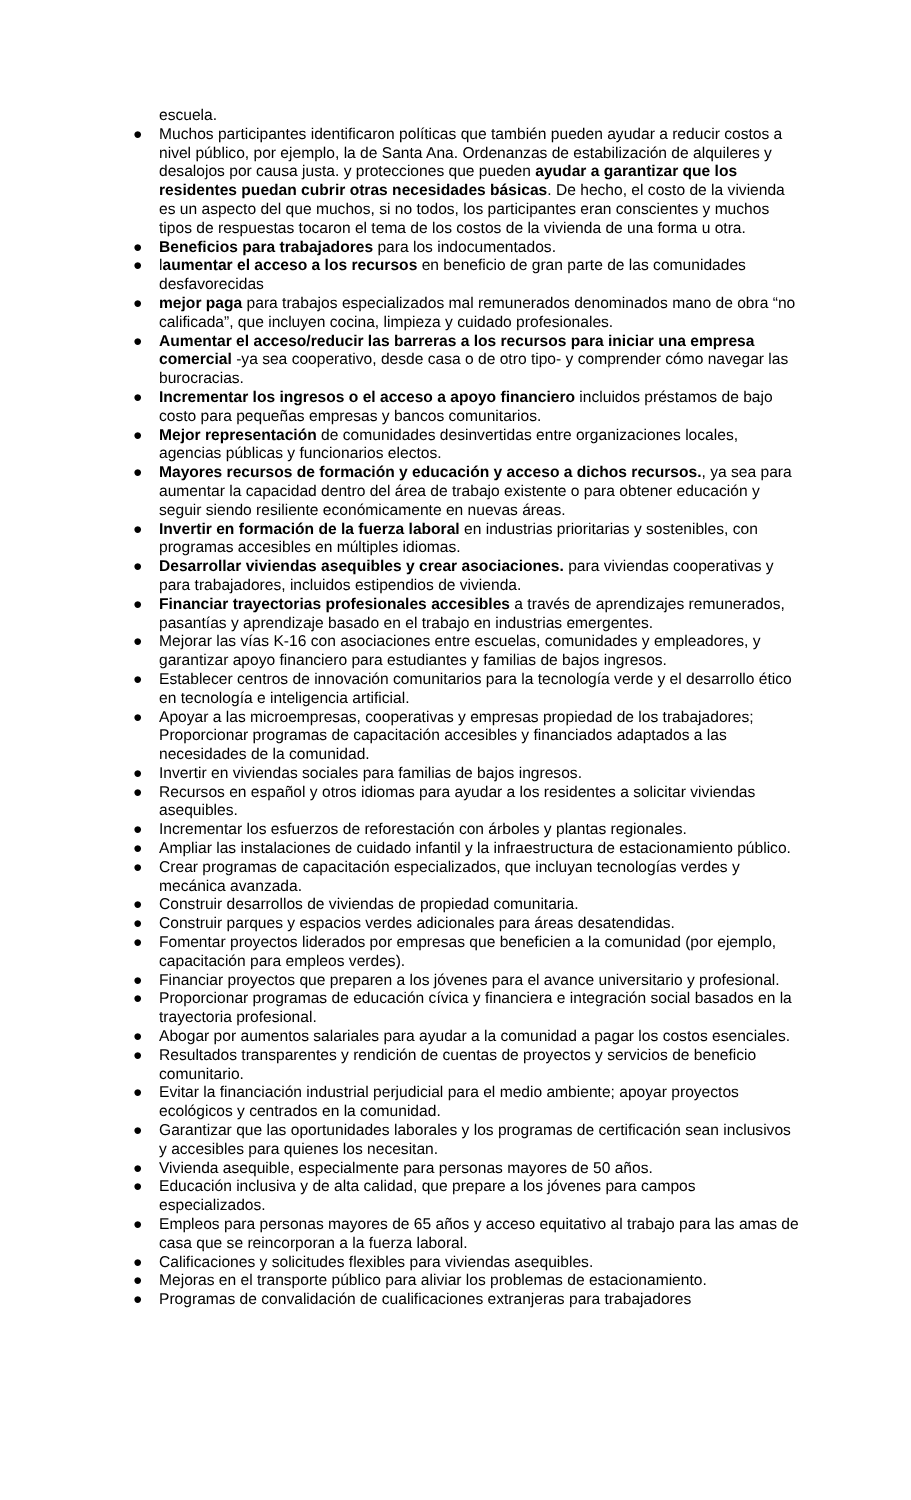escuela.
● Muchos participantes identificaron políticas que también pueden ayudar a reducir costos a nivel público, por ejemplo, la de Santa Ana. Ordenanzas de estabilización de alquileres y desalojos por causa justa. y protecciones que pueden ayudar a garantizar que los residentes puedan cubrir otras necesidades básicas. De hecho, el costo de la vivienda es un aspecto del que muchos, si no todos, los participantes eran conscientes y muchos tipos de respuestas tocaron el tema de los costos de la vivienda de una forma u otra.
● Beneficios para trabajadores para los indocumentados.
● laumentar el acceso a los recursos en beneficio de gran parte de las comunidades desfavorecidas
● mejor paga para trabajos especializados mal remunerados denominados mano de obra “no calificada”, que incluyen cocina, limpieza y cuidado profesionales.
● Aumentar el acceso/reducir las barreras a los recursos para iniciar una empresa comercial -ya sea cooperativo, desde casa o de otro tipo- y comprender cómo navegar las burocracias.
● Incrementar los ingresos o el acceso a apoyo financiero incluidos préstamos de bajo costo para pequeñas empresas y bancos comunitarios.
● Mejor representación de comunidades desinvertidas entre organizaciones locales, agencias públicas y funcionarios electos.
● Mayores recursos de formación y educación y acceso a dichos recursos., ya sea para aumentar la capacidad dentro del área de trabajo existente o para obtener educación y seguir siendo resiliente económicamente en nuevas áreas.
● Invertir en formación de la fuerza laboral en industrias prioritarias y sostenibles, con programas accesibles en múltiples idiomas.
● Desarrollar viviendas asequibles y crear asociaciones. para viviendas cooperativas y para trabajadores, incluidos estipendios de vivienda.
● Financiar trayectorias profesionales accesibles a través de aprendizajes remunerados, pasantías y aprendizaje basado en el trabajo en industrias emergentes.
● Mejorar las vías K-16 con asociaciones entre escuelas, comunidades y empleadores, y garantizar apoyo financiero para estudiantes y familias de bajos ingresos.
● Establecer centros de innovación comunitarios para la tecnología verde y el desarrollo ético en tecnología e inteligencia artificial.
● Apoyar a las microempresas, cooperativas y empresas propiedad de los trabajadores; Proporcionar programas de capacitación accesibles y financiados adaptados a las necesidades de la comunidad.
● Invertir en viviendas sociales para familias de bajos ingresos.
● Recursos en español y otros idiomas para ayudar a los residentes a solicitar viviendas asequibles.
● Incrementar los esfuerzos de reforestación con árboles y plantas regionales.
● Ampliar las instalaciones de cuidado infantil y la infraestructura de estacionamiento público.
● Crear programas de capacitación especializados, que incluyan tecnologías verdes y mecánica avanzada.
● Construir desarrollos de viviendas de propiedad comunitaria.
● Construir parques y espacios verdes adicionales para áreas desatendidas.
● Fomentar proyectos liderados por empresas que beneficien a la comunidad (por ejemplo, capacitación para empleos verdes).
● Financiar proyectos que preparen a los jóvenes para el avance universitario y profesional.
● Proporcionar programas de educación cívica y financiera e integración social basados en la trayectoria profesional.
● Abogar por aumentos salariales para ayudar a la comunidad a pagar los costos esenciales.
● Resultados transparentes y rendición de cuentas de proyectos y servicios de beneficio comunitario.
● Evitar la financiación industrial perjudicial para el medio ambiente; apoyar proyectos ecológicos y centrados en la comunidad.
● Garantizar que las oportunidades laborales y los programas de certificación sean inclusivos y accesibles para quienes los necesitan.
● Vivienda asequible, especialmente para personas mayores de 50 años.
● Educación inclusiva y de alta calidad, que prepare a los jóvenes para campos especializados.
● Empleos para personas mayores de 65 años y acceso equitativo al trabajo para las amas de casa que se reincorporan a la fuerza laboral.
● Calificaciones y solicitudes flexibles para viviendas asequibles.
● Mejoras en el transporte público para aliviar los problemas de estacionamiento.
● Programas de convalidación de cualificaciones extranjeras para trabajadores